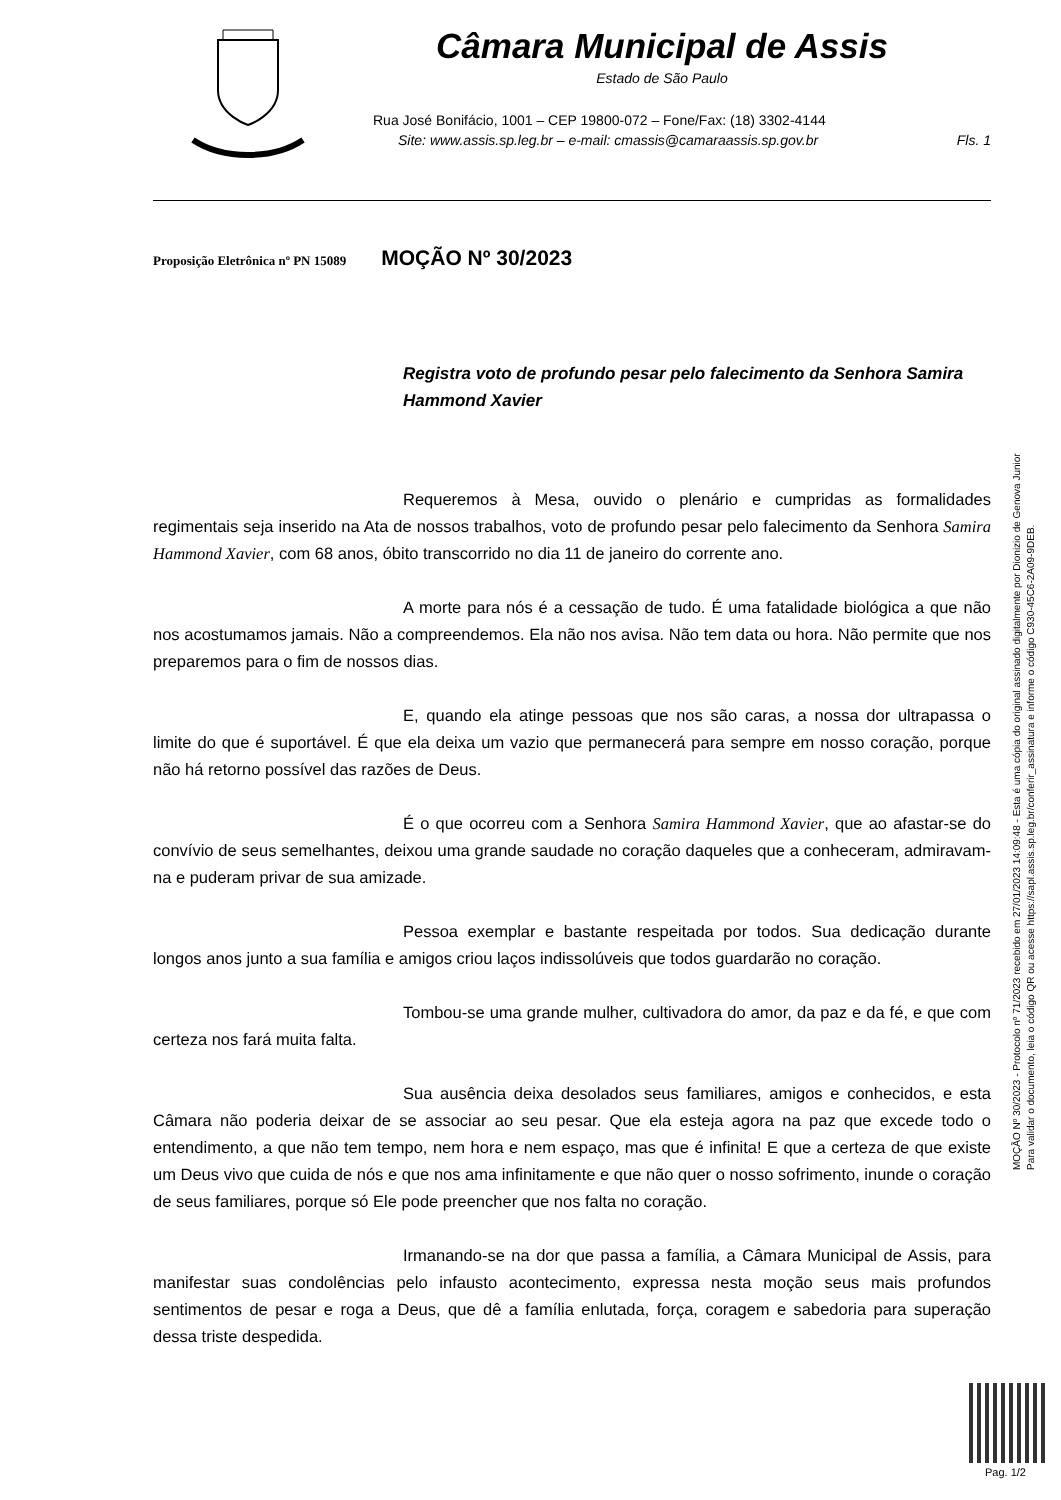Câmara Municipal de Assis
Estado de São Paulo
Rua José Bonifácio, 1001 – CEP 19800-072 – Fone/Fax: (18) 3302-4144
Site: www.assis.sp.leg.br – e-mail: cmassis@camaraassis.sp.gov.br Fls. 1
Proposição Eletrônica nº PN 15089 MOÇÃO Nº 30/2023
Registra voto de profundo pesar pelo falecimento da Senhora Samira Hammond Xavier
Requeremos à Mesa, ouvido o plenário e cumpridas as formalidades regimentais seja inserido na Ata de nossos trabalhos, voto de profundo pesar pelo falecimento da Senhora Samira Hammond Xavier, com 68 anos, óbito transcorrido no dia 11 de janeiro do corrente ano.
A morte para nós é a cessação de tudo. É uma fatalidade biológica a que não nos acostumamos jamais. Não a compreendemos. Ela não nos avisa. Não tem data ou hora. Não permite que nos preparemos para o fim de nossos dias.
E, quando ela atinge pessoas que nos são caras, a nossa dor ultrapassa o limite do que é suportável. É que ela deixa um vazio que permanecerá para sempre em nosso coração, porque não há retorno possível das razões de Deus.
É o que ocorreu com a Senhora Samira Hammond Xavier, que ao afastar-se do convívio de seus semelhantes, deixou uma grande saudade no coração daqueles que a conheceram, admiravam-na e puderam privar de sua amizade.
Pessoa exemplar e bastante respeitada por todos. Sua dedicação durante longos anos junto a sua família e amigos criou laços indissolúveis que todos guardarão no coração.
Tombou-se uma grande mulher, cultivadora do amor, da paz e da fé, e que com certeza nos fará muita falta.
Sua ausência deixa desolados seus familiares, amigos e conhecidos, e esta Câmara não poderia deixar de se associar ao seu pesar. Que ela esteja agora na paz que excede todo o entendimento, a que não tem tempo, nem hora e nem espaço, mas que é infinita! E que a certeza de que existe um Deus vivo que cuida de nós e que nos ama infinitamente e que não quer o nosso sofrimento, inunde o coração de seus familiares, porque só Ele pode preencher que nos falta no coração.
Irmanando-se na dor que passa a família, a Câmara Municipal de Assis, para manifestar suas condolências pelo infausto acontecimento, expressa nesta moção seus mais profundos sentimentos de pesar e roga a Deus, que dê a família enlutada, força, coragem e sabedoria para superação dessa triste despedida.
MOÇÃO Nº 30/2023 - Protocolo nº 71/2023 recebido em 27/01/2023 14:09:48 - Esta é uma cópia do original assinado digitalmente por Dionizio de Genova Junior
Para validar o documento, leia o código QR ou acesse https://sapl.assis.sp.leg.br/conferir_assinatura e informe o código C930-45C6-2A09-9DEB.
Pag. 1/2